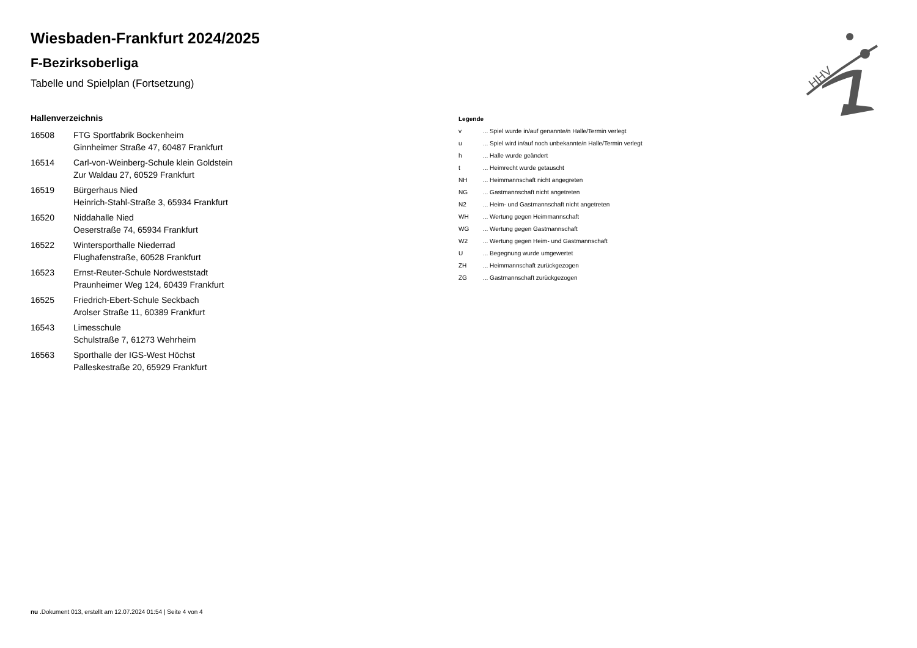HHV
Wiesbaden-Frankfurt 2024/2025
F-Bezirksoberliga
Tabelle und Spielplan (Fortsetzung)
Hallenverzeichnis
| 16508 | FTG Sportfabrik Bockenheim Ginnheimer Straße 47, 60487 Frankfurt |
| 16514 | Carl-von-Weinberg-Schule klein Goldstein Zur Waldau 27, 60529 Frankfurt |
| 16519 | Bürgerhaus Nied Heinrich-Stahl-Straße 3, 65934 Frankfurt |
| 16520 | Niddahalle Nied Oeserstraße 74, 65934 Frankfurt |
| 16522 | Wintersporthalle Niederrad Flughafenstraße, 60528 Frankfurt |
| 16523 | Ernst-Reuter-Schule Nordweststadt Praunheimer Weg 124, 60439 Frankfurt |
| 16525 | Friedrich-Ebert-Schule Seckbach Arolser Straße 11, 60389 Frankfurt |
| 16543 | Limesschule Schulstraße 7, 61273 Wehrheim |
| 16563 | Sporthalle der IGS-West Höchst Palleskestraße 20, 65929 Frankfurt |
Legende
| v | ... Spiel wurde in/auf genannte/n Halle/Termin verlegt |
| u | ... Spiel wird in/auf noch unbekannte/n Halle/Termin verlegt |
| h | ... Halle wurde geändert |
| t | ... Heimrecht wurde getauscht |
| NH | ... Heimmannschaft nicht angegreten |
| NG | ... Gastmannschaft nicht angetreten |
| N2 | ... Heim- und Gastmannschaft nicht angetreten |
| WH | ... Wertung gegen Heimmannschaft |
| WG | ... Wertung gegen Gastmannschaft |
| W2 | ... Wertung gegen Heim- und Gastmannschaft |
| U | ... Begegnung wurde umgewertet |
| ZH | ... Heimmannschaft zurückgezogen |
| ZG | ... Gastmannschaft zurückgezogen |
nu .Dokument 013, erstellt am 12.07.2024 01:54 | Seite 4 von 4